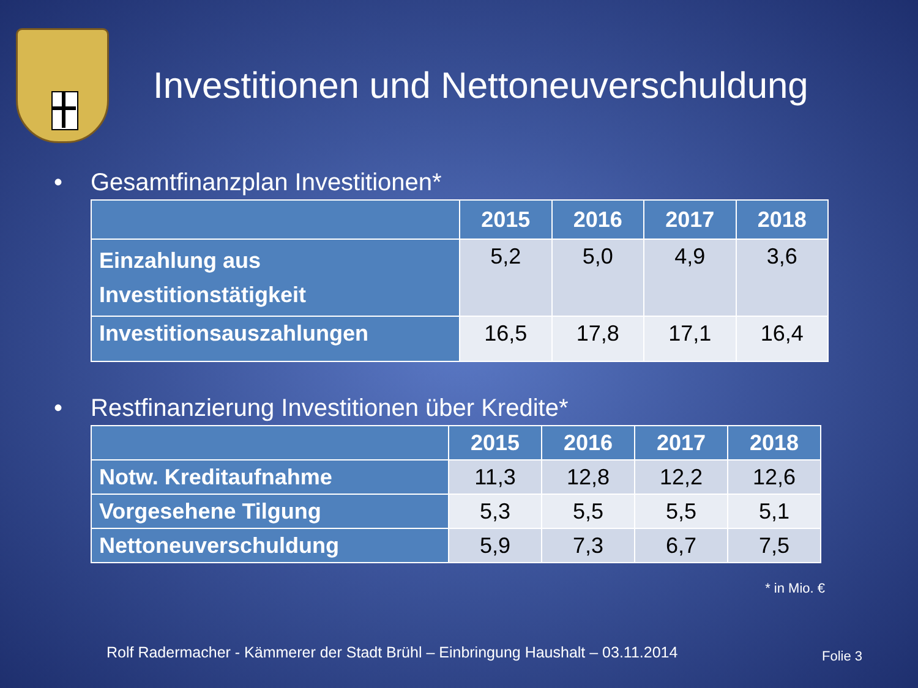Investitionen und Nettoneuverschuldung
• Gesamtfinanzplan Investitionen*
| | 2015 | 2016 | 2017 | 2018 |
| --- | --- | --- | --- | --- |
| Einzahlung aus Investitionstätigkeit | 5,2 | 5,0 | 4,9 | 3,6 |
| Investitionsauszahlungen | 16,5 | 17,8 | 17,1 | 16,4 |
• Restfinanzierung Investitionen über Kredite*
| | 2015 | 2016 | 2017 | 2018 |
| --- | --- | --- | --- | --- |
| Notw. Kreditaufnahme | 11,3 | 12,8 | 12,2 | 12,6 |
| Vorgesehene Tilgung | 5,3 | 5,5 | 5,5 | 5,1 |
| Nettoneuverschuldung | 5,9 | 7,3 | 6,7 | 7,5 |
* in Mio. €
Rolf Radermacher - Kämmerer der Stadt Brühl – Einbringung Haushalt – 03.11.2014
Folie 3